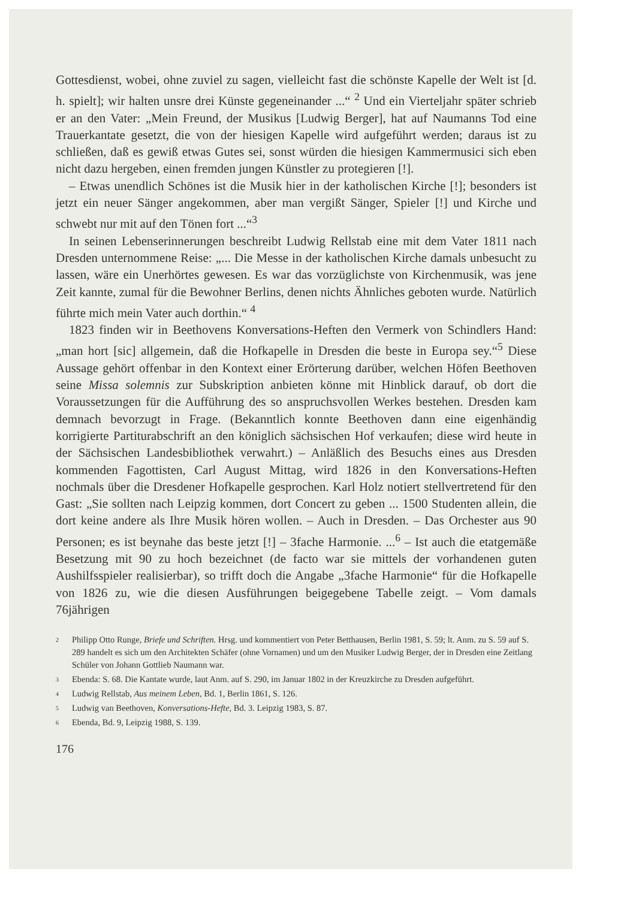Gottesdienst, wobei, ohne zuviel zu sagen, vielleicht fast die schönste Kapelle der Welt ist [d. h. spielt]; wir halten unsre drei Künste gegeneinander ...“ <sup>2</sup> Und ein Vierteljahr später schrieb er an den Vater: „Mein Freund, der Musikus [Ludwig Berger], hat auf Naumanns Tod eine Trauerkantate gesetzt, die von der hiesigen Kapelle wird aufgeführt werden; daraus ist zu schließen, daß es gewiß etwas Gutes sei, sonst würden die hiesigen Kammermusici sich eben nicht dazu hergeben, einen fremden jungen Künstler zu protegieren [!].
– Etwas unendlich Schönes ist die Musik hier in der katholischen Kirche [!]; besonders ist jetzt ein neuer Sänger angekommen, aber man vergißt Sänger, Spieler [!] und Kirche und schwebt nur mit auf den Tönen fort ...“<sup>3</sup>
In seinen Lebenserinnerungen beschreibt Ludwig Rellstab eine mit dem Vater 1811 nach Dresden unternommene Reise: „... Die Messe in der katholischen Kirche damals unbesucht zu lassen, wäre ein Unerhörtes gewesen. Es war das vorzüglichste von Kirchenmusik, was jene Zeit kannte, zumal für die Bewohner Berlins, denen nichts Ähnliches geboten wurde. Natürlich führte mich mein Vater auch dorthin.“ <sup>4</sup>
1823 finden wir in Beethovens Konversations-Heften den Vermerk von Schindlers Hand: „man hort [sic] allgemein, daß die Hofkapelle in Dresden die beste in Europa sey.“<sup>5</sup> Diese Aussage gehört offenbar in den Kontext einer Erörterung darüber, welchen Höfen Beethoven seine Missa solemnis zur Subskription anbieten könne mit Hinblick darauf, ob dort die Voraussetzungen für die Aufführung des so anspruchsvollen Werkes bestehen. Dresden kam demnach bevorzugt in Frage. (Bekanntlich konnte Beethoven dann eine eigenhändig korrigierte Partiturabschrift an den königlich sächsischen Hof verkaufen; diese wird heute in der Sächsischen Landesbibliothek verwahrt.) – Anläßlich des Besuchs eines aus Dresden kommenden Fagottisten, Carl August Mittag, wird 1826 in den Konversations-Heften nochmals über die Dresdener Hofkapelle gesprochen. Karl Holz notiert stellvertretend für den Gast: „Sie sollten nach Leipzig kommen, dort Concert zu geben ... 1500 Studenten allein, die dort keine andere als Ihre Musik hören wollen. – Auch in Dresden. – Das Orchester aus 90 Personen; es ist beynahe das beste jetzt [!] – 3fache Harmonie. ...<sup>6</sup> – Ist auch die etatgemäße Besetzung mit 90 zu hoch bezeichnet (de facto war sie mittels der vorhandenen guten Aushilfsspieler realisierbar), so trifft doch die Angabe „3fache Harmonie“ für die Hofkapelle von 1826 zu, wie die diesen Ausführungen beigegebene Tabelle zeigt. – Vom damals 76jährigen
2 Philipp Otto Runge, Briefe und Schriften. Hrsg. und kommentiert von Peter Betthausen, Berlin 1981, S. 59; lt. Anm. zu S. 59 auf S. 289 handelt es sich um den Architekten Schäfer (ohne Vornamen) und um den Musiker Ludwig Berger, der in Dresden eine Zeitlang Schüler von Johann Gottlieb Naumann war.
3 Ebenda: S. 68. Die Kantate wurde, laut Anm. auf S. 290, im Januar 1802 in der Kreuzkirche zu Dresden aufgeführt.
4 Ludwig Rellstab, Aus meinem Leben, Bd. 1, Berlin 1861, S. 126.
5 Ludwig van Beethoven, Konversations-Hefte, Bd. 3. Leipzig 1983, S. 87.
6 Ebenda, Bd. 9, Leipzig 1988, S. 139.
176